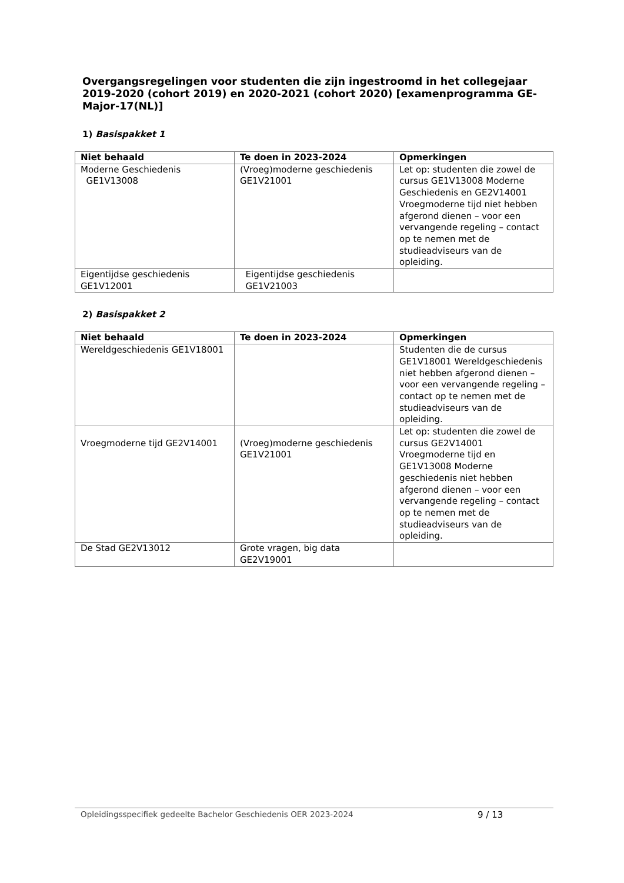Overgangsregelingen voor studenten die zijn ingestroomd in het collegejaar 2019-2020 (cohort 2019) en 2020-2021 (cohort 2020) [examenprogramma GE-Major-17(NL)]
1) Basispakket 1
| Niet behaald | Te doen in 2023-2024 | Opmerkingen |
| --- | --- | --- |
| Moderne Geschiedenis GE1V13008 | (Vroeg)moderne geschiedenis GE1V21001 | Let op: studenten die zowel de cursus GE1V13008 Moderne Geschiedenis en GE2V14001 Vroegmoderne tijd niet hebben afgerond dienen – voor een vervangende regeling – contact op te nemen met de studieadviseurs van de opleiding. |
| Eigentijdse geschiedenis GE1V12001 | Eigentijdse geschiedenis GE1V21003 | |
2) Basispakket 2
| Niet behaald | Te doen in 2023-2024 | Opmerkingen |
| --- | --- | --- |
| Wereldgeschiedenis GE1V18001 | | Studenten die de cursus GE1V18001 Wereldgeschiedenis niet hebben afgerond dienen – voor een vervangende regeling – contact op te nemen met de studieadviseurs van de opleiding. |
| Vroegmoderne tijd GE2V14001 | (Vroeg)moderne geschiedenis GE1V21001 | Let op: studenten die zowel de cursus GE2V14001 Vroegmoderne tijd en GE1V13008 Moderne geschiedenis niet hebben afgerond dienen – voor een vervangende regeling – contact op te nemen met de studieadviseurs van de opleiding. |
| De Stad GE2V13012 | Grote vragen, big data GE2V19001 | |
Opleidingsspecifiek gedeelte Bachelor Geschiedenis OER 2023-2024 9 / 13